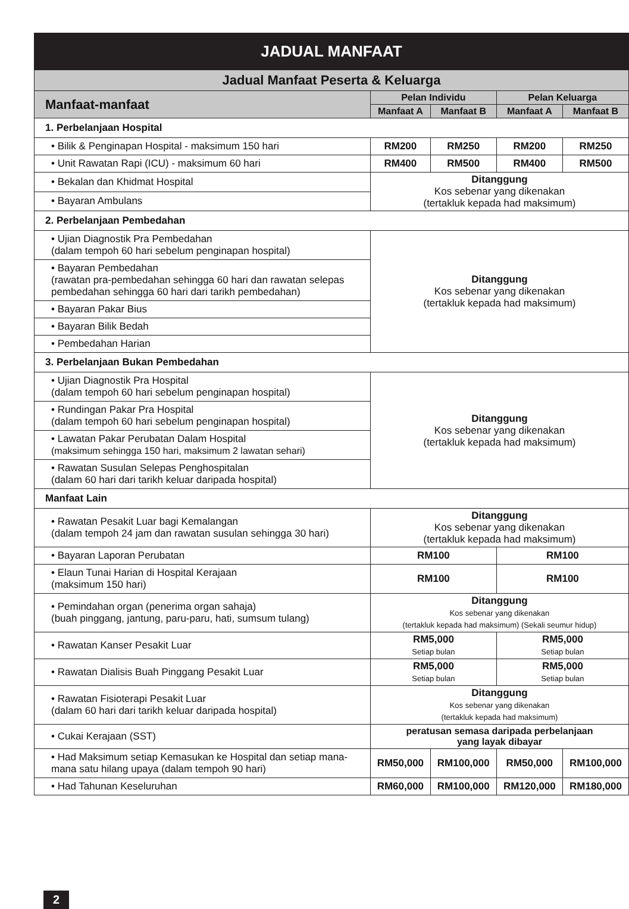JADUAL MANFAAT
| Jadual Manfaat Peserta & Keluarga | | | | |
| --- | --- | --- | --- | --- |
| Manfaat-manfaat | Pelan Individu | | Pelan Keluarga | |
| | Manfaat A | Manfaat B | Manfaat A | Manfaat B |
| 1. Perbelanjaan Hospital | | | | |
| • Bilik & Penginapan Hospital - maksimum 150 hari | RM200 | RM250 | RM200 | RM250 |
| • Unit Rawatan Rapi (ICU) - maksimum 60 hari | RM400 | RM500 | RM400 | RM500 |
| • Bekalan dan Khidmat Hospital | Ditanggung Kos sebenar yang dikenakan (tertakluk kepada had maksimum) | | | |
| • Bayaran Ambulans | | | | |
| 2. Perbelanjaan Pembedahan | | | | |
| • Ujian Diagnostik Pra Pembedahan (dalam tempoh 60 hari sebelum penginapan hospital) | Ditanggung Kos sebenar yang dikenakan (tertakluk kepada had maksimum) | | | |
| • Bayaran Pembedahan (rawatan pra-pembedahan sehingga 60 hari dan rawatan selepas pembedahan sehingga 60 hari dari tarikh pembedahan) | | | | |
| • Bayaran Pakar Bius | | | | |
| • Bayaran Bilik Bedah | | | | |
| • Pembedahan Harian | | | | |
| 3. Perbelanjaan Bukan Pembedahan | | | | |
| • Ujian Diagnostik Pra Hospital (dalam tempoh 60 hari sebelum penginapan hospital) | Ditanggung Kos sebenar yang dikenakan (tertakluk kepada had maksimum) | | | |
| • Rundingan Pakar Pra Hospital (dalam tempoh 60 hari sebelum penginapan hospital) | | | | |
| • Lawatan Pakar Perubatan Dalam Hospital (maksimum sehingga 150 hari, maksimum 2 lawatan sehari) | | | | |
| • Rawatan Susulan Selepas Penghospitalan (dalam 60 hari dari tarikh keluar daripada hospital) | | | | |
| Manfaat Lain | | | | |
| • Rawatan Pesakit Luar bagi Kemalangan (dalam tempoh 24 jam dan rawatan susulan sehingga 30 hari) | Ditanggung Kos sebenar yang dikenakan (tertakluk kepada had maksimum) | | | |
| • Bayaran Laporan Perubatan | RM100 | | RM100 | |
| • Elaun Tunai Harian di Hospital Kerajaan (maksimum 150 hari) | RM100 | | RM100 | |
| • Pemindahan organ (penerima organ sahaja) (buah pinggang, jantung, paru-paru, hati, sumsum tulang) | Ditanggung Kos sebenar yang dikenakan (tertakluk kepada had maksimum) (Sekali seumur hidup) | | | |
| • Rawatan Kanser Pesakit Luar | RM5,000 Setiap bulan | | RM5,000 Setiap bulan | |
| • Rawatan Dialisis Buah Pinggang Pesakit Luar | RM5,000 Setiap bulan | | RM5,000 Setiap bulan | |
| • Rawatan Fisioterapi Pesakit Luar (dalam 60 hari dari tarikh keluar daripada hospital) | Ditanggung Kos sebenar yang dikenakan (tertakluk kepada had maksimum) | | | |
| • Cukai Kerajaan (SST) | peratusan semasa daripada perbelanjaan yang layak dibayar | | | |
| • Had Maksimum setiap Kemasukan ke Hospital dan setiap mana-mana satu hilang upaya (dalam tempoh 90 hari) | RM50,000 | RM100,000 | RM50,000 | RM100,000 |
| • Had Tahunan Keseluruhan | RM60,000 | RM100,000 | RM120,000 | RM180,000 |
2